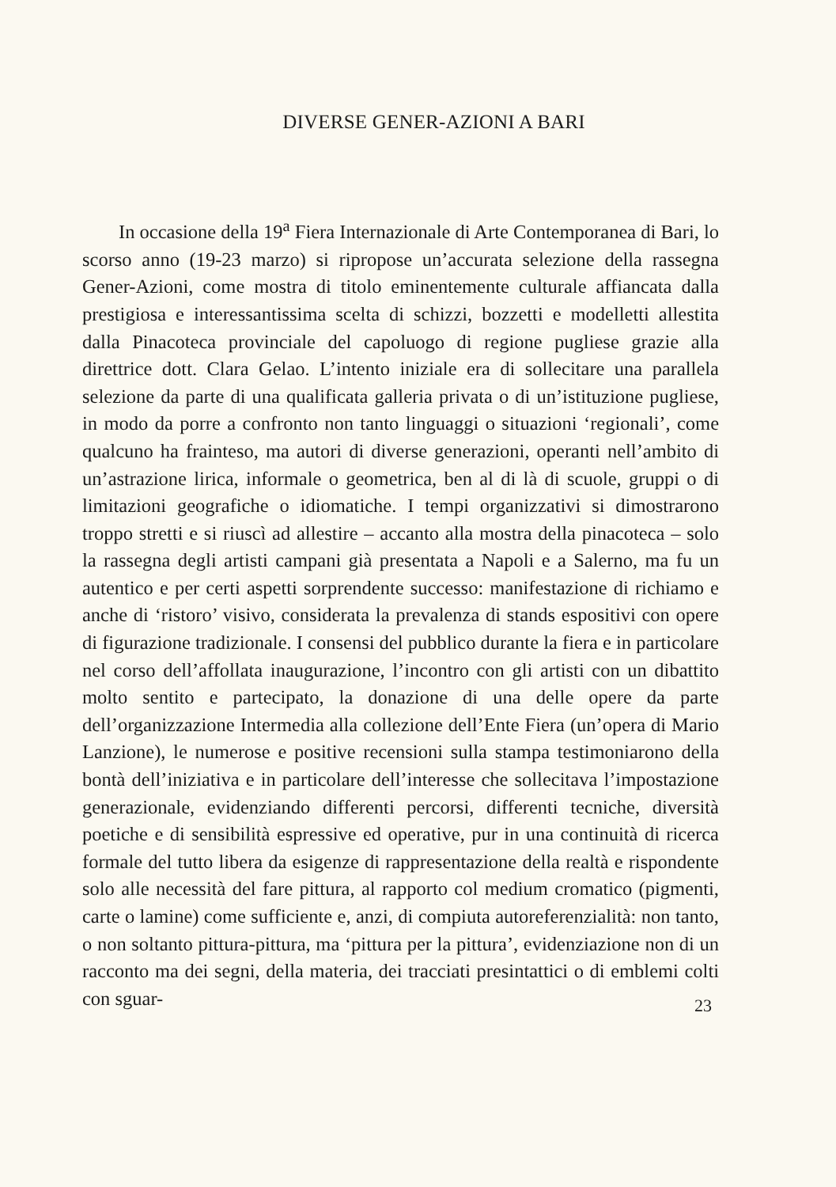DIVERSE GENER-AZIONI A BARI
In occasione della 19<sup>a</sup> Fiera Internazionale di Arte Contemporanea di Bari, lo scorso anno (19-23 marzo) si ripropose un’accurata selezione della rassegna Gener-Azioni, come mostra di titolo eminentemente culturale affiancata dalla prestigiosa e interessantissima scelta di schizzi, bozzetti e modelletti allestita dalla Pinacoteca provinciale del capoluogo di regione pugliese grazie alla direttrice dott. Clara Gelao. L’intento iniziale era di sollecitare una parallela selezione da parte di una qualificata galleria privata o di un’istituzione pugliese, in modo da porre a confronto non tanto linguaggi o situazioni ‘regionali’, come qualcuno ha frainteso, ma autori di diverse generazioni, operanti nell’ambito di un’astrazione lirica, informale o geometrica, ben al di là di scuole, gruppi o di limitazioni geografiche o idiomatiche. I tempi organizzativi si dimostrarono troppo stretti e si riuscì ad allestire – accanto alla mostra della pinacoteca – solo la rassegna degli artisti campani già presentata a Napoli e a Salerno, ma fu un autentico e per certi aspetti sorprendente successo: manifestazione di richiamo e anche di ‘ristoro’ visivo, considerata la prevalenza di stands espositivi con opere di figurazione tradizionale. I consensi del pubblico durante la fiera e in particolare nel corso dell’affollata inaugurazione, l’incontro con gli artisti con un dibattito molto sentito e partecipato, la donazione di una delle opere da parte dell’organizzazione Intermedia alla collezione dell’Ente Fiera (un’opera di Mario Lanzione), le numerose e positive recensioni sulla stampa testimoniarono della bontà dell’iniziativa e in particolare dell’interesse che sollecitava l’impostazione generazionale, evidenziando differenti percorsi, differenti tecniche, diversità poetiche e di sensibilità espressive ed operative, pur in una continuità di ricerca formale del tutto libera da esigenze di rappresentazione della realtà e rispondente solo alle necessità del fare pittura, al rapporto col medium cromatico (pigmenti, carte o lamine) come sufficiente e, anzi, di compiuta autoreferenzialità: non tanto, o non soltanto pittura-pittura, ma ‘pittura per la pittura’, evidenziazione non di un racconto ma dei segni, della materia, dei tracciati presintattici o di emblemi colti con sguar-
23